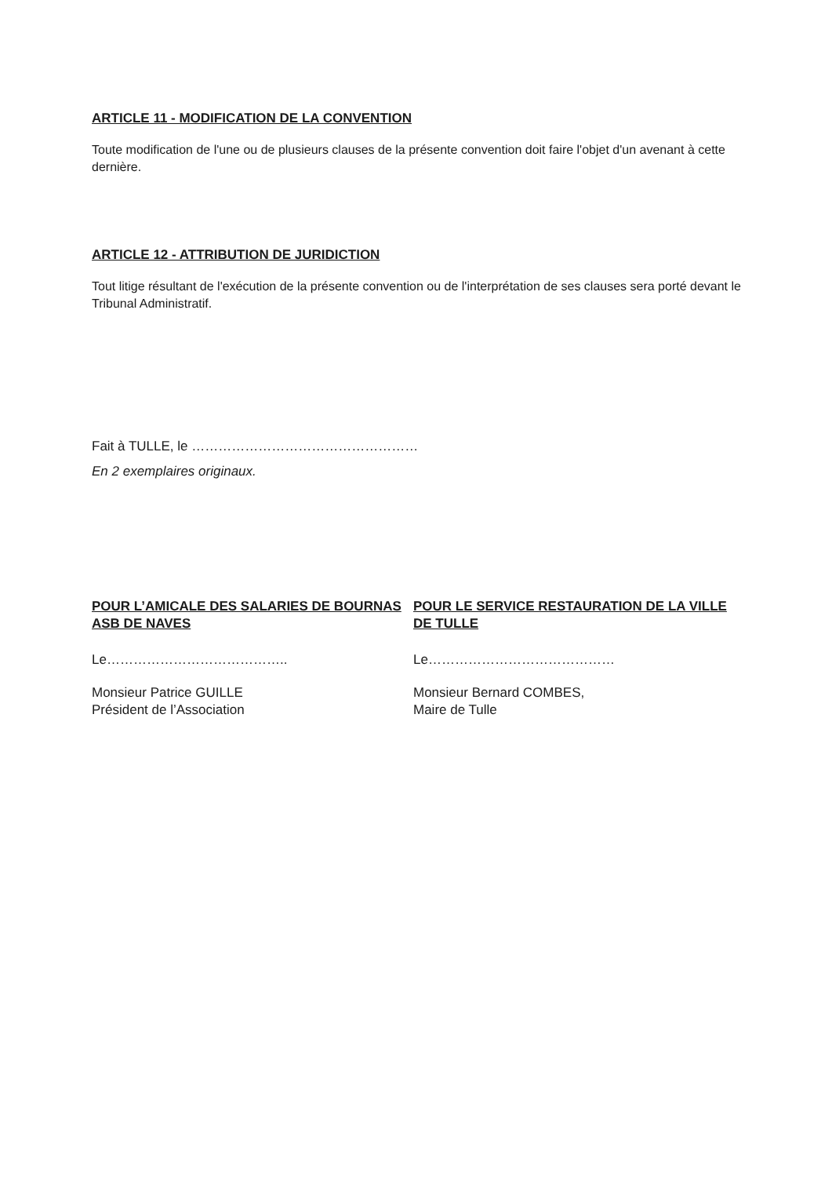ARTICLE 11 - MODIFICATION DE LA CONVENTION
Toute modification de l'une ou de plusieurs clauses de la présente convention doit faire l'objet d'un avenant à cette dernière.
ARTICLE 12 - ATTRIBUTION DE JURIDICTION
Tout litige résultant de l'exécution de la présente convention ou de l'interprétation de ses clauses sera porté devant le Tribunal Administratif.
Fait à TULLE, le ……………………………………………
En 2 exemplaires originaux.
POUR L’AMICALE DES SALARIES DE BOURNAS ASB DE NAVES
Le…………………………………..
Monsieur Patrice GUILLE
Président de l’Association
POUR LE SERVICE RESTAURATION DE LA VILLE DE TULLE
Le……………………………………
Monsieur Bernard COMBES,
Maire de Tulle